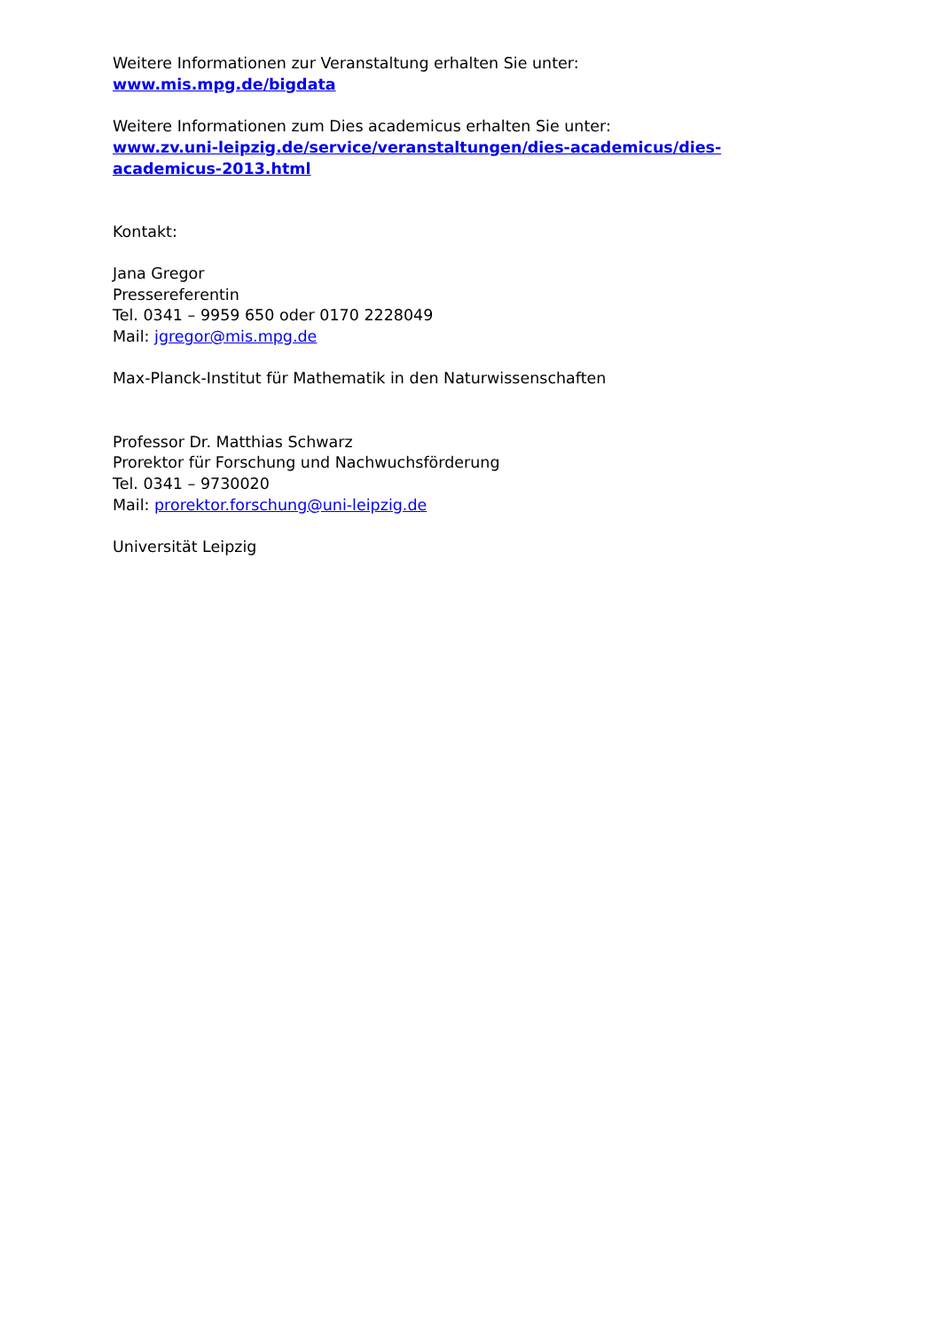Weitere Informationen zur Veranstaltung erhalten Sie unter:
www.mis.mpg.de/bigdata
Weitere Informationen zum Dies academicus erhalten Sie unter:
www.zv.uni-leipzig.de/service/veranstaltungen/dies-academicus/dies-
academicus-2013.html
Kontakt:
Jana Gregor
Pressereferentin
Tel. 0341 – 9959 650 oder 0170 2228049
Mail: jgregor@mis.mpg.de
Max-Planck-Institut für Mathematik in den Naturwissenschaften
Professor Dr. Matthias Schwarz
Prorektor für Forschung und Nachwuchsförderung
Tel. 0341 – 9730020
Mail: prorektor.forschung@uni-leipzig.de
Universität Leipzig